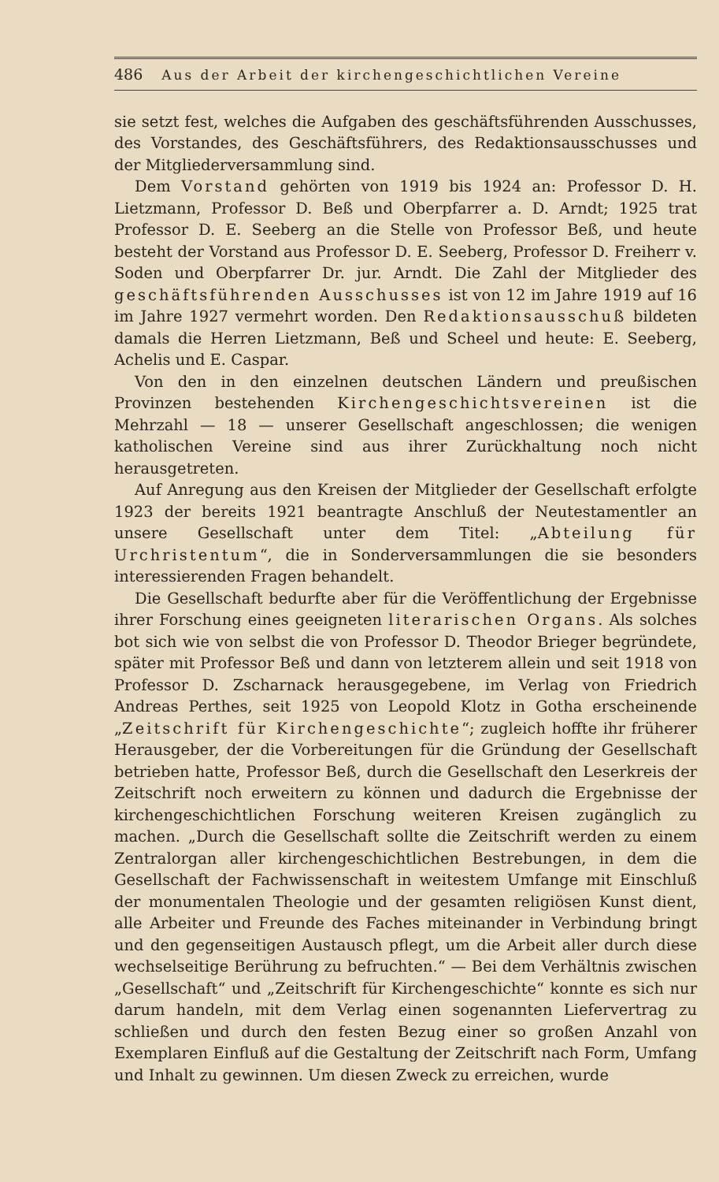486 Aus der Arbeit der kirchengeschichtlichen Vereine
sie setzt fest, welches die Aufgaben des geschäftsführenden Ausschusses, des Vorstandes, des Geschäftsführers, des Redaktionsausschusses und der Mitgliederversammlung sind.
Dem Vorstand gehörten von 1919 bis 1924 an: Professor D. H. Lietzmann, Professor D. Beß und Oberpfarrer a. D. Arndt; 1925 trat Professor D. E. Seeberg an die Stelle von Professor Beß, und heute besteht der Vorstand aus Professor D. E. Seeberg, Professor D. Freiherr v. Soden und Oberpfarrer Dr. jur. Arndt. Die Zahl der Mitglieder des geschäftsführenden Ausschusses ist von 12 im Jahre 1919 auf 16 im Jahre 1927 vermehrt worden. Den Redaktionsausschuß bildeten damals die Herren Lietzmann, Beß und Scheel und heute: E. Seeberg, Achelis und E. Caspar.
Von den in den einzelnen deutschen Ländern und preußischen Provinzen bestehenden Kirchengeschichtsvereinen ist die Mehrzahl — 18 — unserer Gesellschaft angeschlossen; die wenigen katholischen Vereine sind aus ihrer Zurückhaltung noch nicht herausgetreten.
Auf Anregung aus den Kreisen der Mitglieder der Gesellschaft erfolgte 1923 der bereits 1921 beantragte Anschluß der Neutestamentler an unsere Gesellschaft unter dem Titel: „Abteilung für Urchristentum“, die in Sonderversammlungen die sie besonders interessierenden Fragen behandelt.
Die Gesellschaft bedurfte aber für die Veröffentlichung der Ergebnisse ihrer Forschung eines geeigneten literarischen Organs. Als solches bot sich wie von selbst die von Professor D. Theodor Brieger begründete, später mit Professor Beß und dann von letzterem allein und seit 1918 von Professor D. Zscharnack herausgegebene, im Verlag von Friedrich Andreas Perthes, seit 1925 von Leopold Klotz in Gotha erscheinende „Zeitschrift für Kirchengeschichte“; zugleich hoffte ihr früherer Herausgeber, der die Vorbereitungen für die Gründung der Gesellschaft betrieben hatte, Professor Beß, durch die Gesellschaft den Leserkreis der Zeitschrift noch erweitern zu können und dadurch die Ergebnisse der kirchengeschichtlichen Forschung weiteren Kreisen zugänglich zu machen. „Durch die Gesellschaft sollte die Zeitschrift werden zu einem Zentralorgan aller kirchengeschichtlichen Bestrebungen, in dem die Gesellschaft der Fachwissenschaft in weitestem Umfange mit Einschluß der monumentalen Theologie und der gesamten religiösen Kunst dient, alle Arbeiter und Freunde des Faches miteinander in Verbindung bringt und den gegenseitigen Austausch pflegt, um die Arbeit aller durch diese wechselseitige Berührung zu befruchten.“ — Bei dem Verhältnis zwischen „Gesellschaft“ und „Zeitschrift für Kirchengeschichte“ konnte es sich nur darum handeln, mit dem Verlag einen sogenannten Liefervertrag zu schließen und durch den festen Bezug einer so großen Anzahl von Exemplaren Einfluß auf die Gestaltung der Zeitschrift nach Form, Umfang und Inhalt zu gewinnen. Um diesen Zweck zu erreichen, wurde